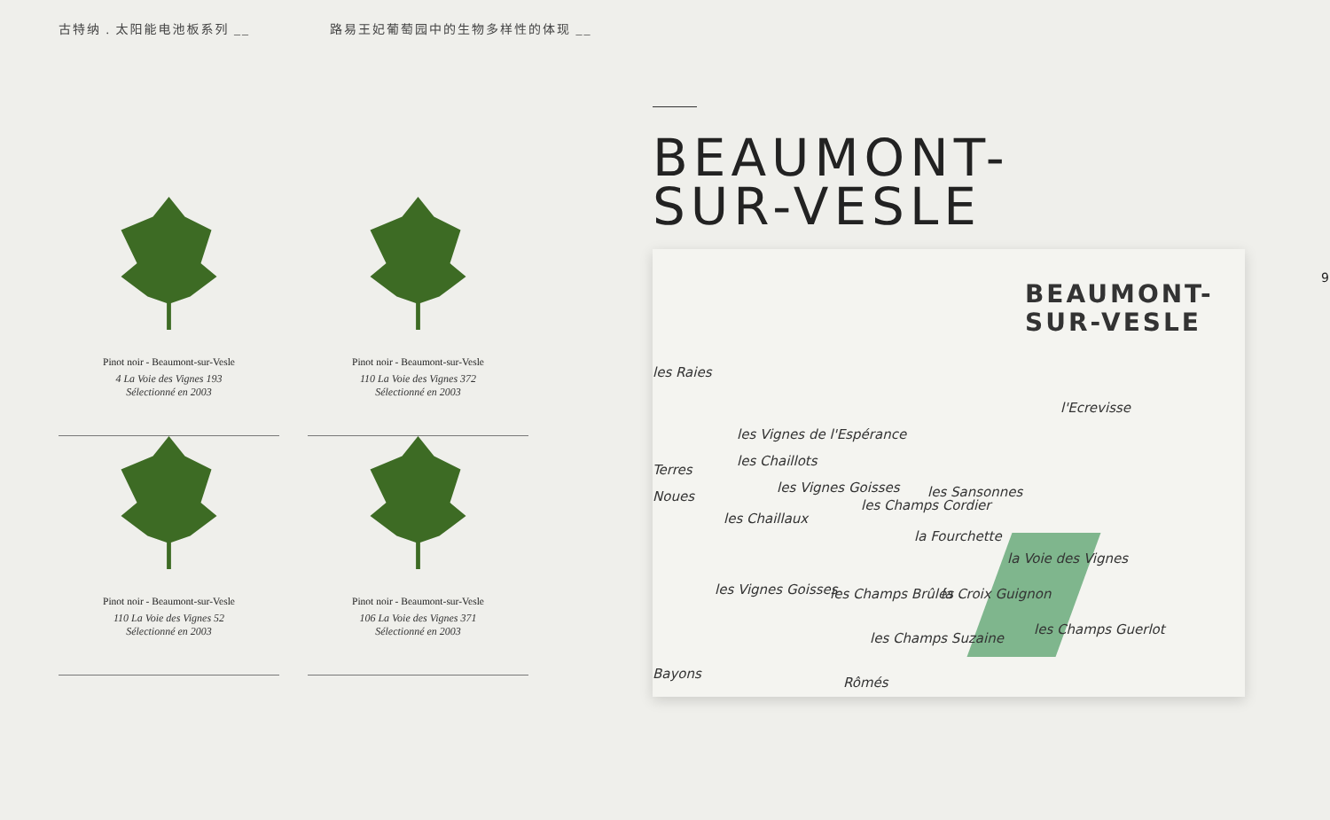古特纳 . 太阳能电池板系列 __ 路易王妃葡萄园中的生物多样性的体现 __
Pinot noir - Beaumont-sur-Vesle
4 La Voie des Vignes 193
Sélectionné en 2003
Pinot noir - Beaumont-sur-Vesle
110 La Voie des Vignes 372
Sélectionné en 2003
Pinot noir - Beaumont-sur-Vesle
110 La Voie des Vignes 52
Sélectionné en 2003
Pinot noir - Beaumont-sur-Vesle
106 La Voie des Vignes 371
Sélectionné en 2003
BEAUMONT-
SUR-VESLE
BEAUMONT-
SUR-VESLE
les Raies
l'Ecrevisse
les Vignes de l'Espérance
les Chaillots
Terres
les Vignes Goisses les Sansonnes
les Champs Cordier
Noues
les Chaillaux
la Fourchette
la Voie des Vignes
la Croix Guignon les Vignes Goisses les Champs Brûlés
les Champs Guerlot
les Champs Suzaine
Rômés
Bayons
9